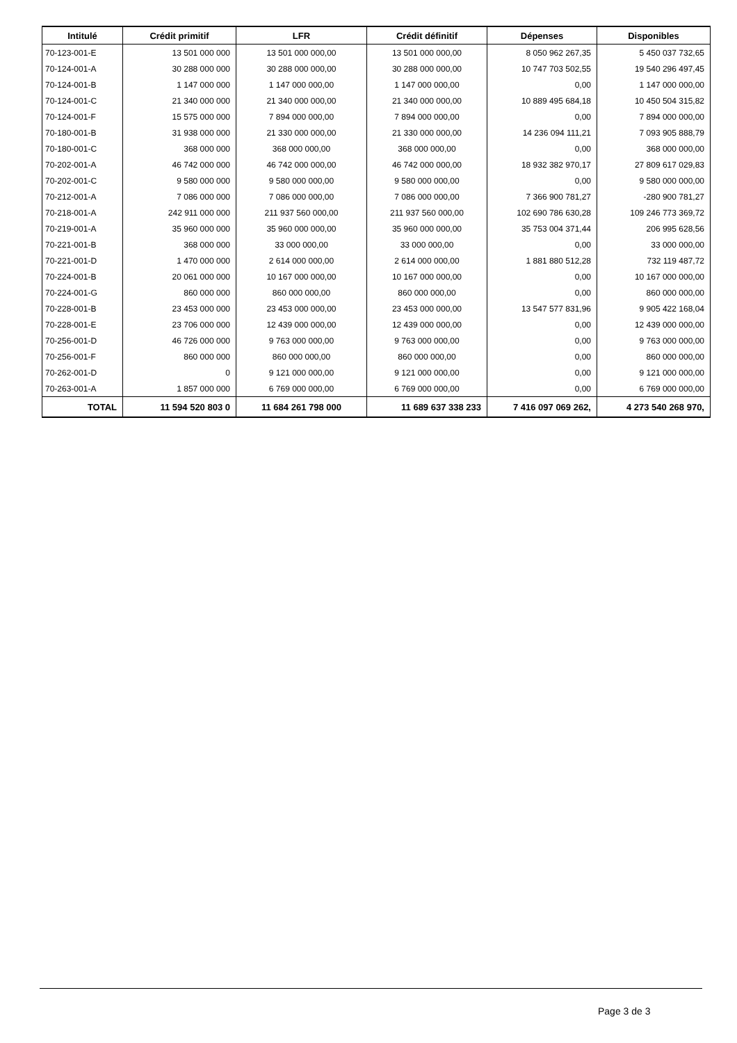| Intitulé | Crédit primitif | LFR | Crédit définitif | Dépenses | Disponibles |
| --- | --- | --- | --- | --- | --- |
| 70-123-001-E | 13 501 000 000 | 13 501 000 000,00 | 13 501 000 000,00 | 8 050 962 267,35 | 5 450 037 732,65 |
| 70-124-001-A | 30 288 000 000 | 30 288 000 000,00 | 30 288 000 000,00 | 10 747 703 502,55 | 19 540 296 497,45 |
| 70-124-001-B | 1 147 000 000 | 1 147 000 000,00 | 1 147 000 000,00 | 0,00 | 1 147 000 000,00 |
| 70-124-001-C | 21 340 000 000 | 21 340 000 000,00 | 21 340 000 000,00 | 10 889 495 684,18 | 10 450 504 315,82 |
| 70-124-001-F | 15 575 000 000 | 7 894 000 000,00 | 7 894 000 000,00 | 0,00 | 7 894 000 000,00 |
| 70-180-001-B | 31 938 000 000 | 21 330 000 000,00 | 21 330 000 000,00 | 14 236 094 111,21 | 7 093 905 888,79 |
| 70-180-001-C | 368 000 000 | 368 000 000,00 | 368 000 000,00 | 0,00 | 368 000 000,00 |
| 70-202-001-A | 46 742 000 000 | 46 742 000 000,00 | 46 742 000 000,00 | 18 932 382 970,17 | 27 809 617 029,83 |
| 70-202-001-C | 9 580 000 000 | 9 580 000 000,00 | 9 580 000 000,00 | 0,00 | 9 580 000 000,00 |
| 70-212-001-A | 7 086 000 000 | 7 086 000 000,00 | 7 086 000 000,00 | 7 366 900 781,27 | -280 900 781,27 |
| 70-218-001-A | 242 911 000 000 | 211 937 560 000,00 | 211 937 560 000,00 | 102 690 786 630,28 | 109 246 773 369,72 |
| 70-219-001-A | 35 960 000 000 | 35 960 000 000,00 | 35 960 000 000,00 | 35 753 004 371,44 | 206 995 628,56 |
| 70-221-001-B | 368 000 000 | 33 000 000,00 | 33 000 000,00 | 0,00 | 33 000 000,00 |
| 70-221-001-D | 1 470 000 000 | 2 614 000 000,00 | 2 614 000 000,00 | 1 881 880 512,28 | 732 119 487,72 |
| 70-224-001-B | 20 061 000 000 | 10 167 000 000,00 | 10 167 000 000,00 | 0,00 | 10 167 000 000,00 |
| 70-224-001-G | 860 000 000 | 860 000 000,00 | 860 000 000,00 | 0,00 | 860 000 000,00 |
| 70-228-001-B | 23 453 000 000 | 23 453 000 000,00 | 23 453 000 000,00 | 13 547 577 831,96 | 9 905 422 168,04 |
| 70-228-001-E | 23 706 000 000 | 12 439 000 000,00 | 12 439 000 000,00 | 0,00 | 12 439 000 000,00 |
| 70-256-001-D | 46 726 000 000 | 9 763 000 000,00 | 9 763 000 000,00 | 0,00 | 9 763 000 000,00 |
| 70-256-001-F | 860 000 000 | 860 000 000,00 | 860 000 000,00 | 0,00 | 860 000 000,00 |
| 70-262-001-D | 0 | 9 121 000 000,00 | 9 121 000 000,00 | 0,00 | 9 121 000 000,00 |
| 70-263-001-A | 1 857 000 000 | 6 769 000 000,00 | 6 769 000 000,00 | 0,00 | 6 769 000 000,00 |
| TOTAL | 11 594 520 803 0 | 11 684 261 798 000 | 11 689 637 338 233 | 7 416 097 069 262, | 4 273 540 268 970, |
Page 3 de 3